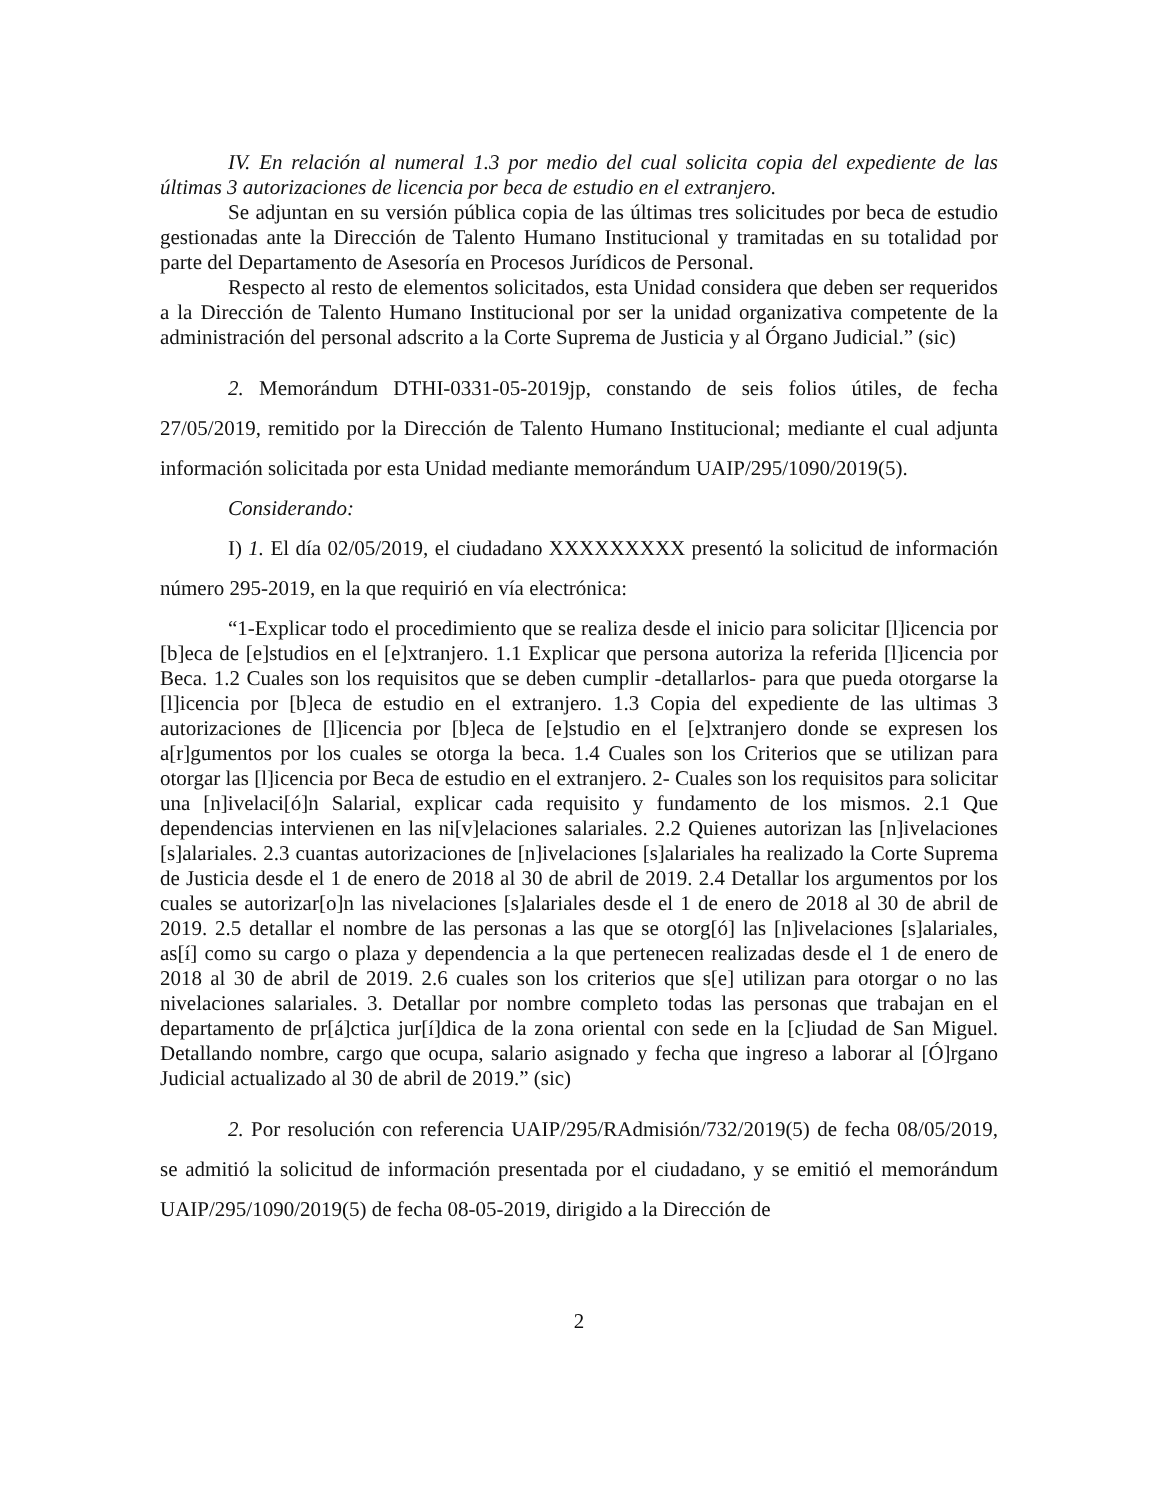IV. En relación al numeral 1.3 por medio del cual solicita copia del expediente de las últimas 3 autorizaciones de licencia por beca de estudio en el extranjero.
Se adjuntan en su versión pública copia de las últimas tres solicitudes por beca de estudio gestionadas ante la Dirección de Talento Humano Institucional y tramitadas en su totalidad por parte del Departamento de Asesoría en Procesos Jurídicos de Personal.
Respecto al resto de elementos solicitados, esta Unidad considera que deben ser requeridos a la Dirección de Talento Humano Institucional por ser la unidad organizativa competente de la administración del personal adscrito a la Corte Suprema de Justicia y al Órgano Judicial.” (sic)
2. Memorándum DTHI-0331-05-2019jp, constando de seis folios útiles, de fecha 27/05/2019, remitido por la Dirección de Talento Humano Institucional; mediante el cual adjunta información solicitada por esta Unidad mediante memorándum UAIP/295/1090/2019(5).
Considerando:
I) 1. El día 02/05/2019, el ciudadano XXXXXXXXX presentó la solicitud de información número 295-2019, en la que requirió en vía electrónica:
“1-Explicar todo el procedimiento que se realiza desde el inicio para solicitar [l]icencia por [b]eca de [e]studios en el [e]xtranjero. 1.1 Explicar que persona autoriza la referida [l]icencia por Beca. 1.2 Cuales son los requisitos que se deben cumplir -detallarlos- para que pueda otorgarse la [l]icencia por [b]eca de estudio en el extranjero. 1.3 Copia del expediente de las ultimas 3 autorizaciones de [l]icencia por [b]eca de [e]studio en el [e]xtranjero donde se expresen los a[r]gumentos por los cuales se otorga la beca. 1.4 Cuales son los Criterios que se utilizan para otorgar las [l]icencia por Beca de estudio en el extranjero. 2- Cuales son los requisitos para solicitar una [n]ivelaci[ó]n Salarial, explicar cada requisito y fundamento de los mismos. 2.1 Que dependencias intervienen en las ni[v]elaciones salariales. 2.2 Quienes autorizan las [n]ivelaciones [s]alariales. 2.3 cuantas autorizaciones de [n]ivelaciones [s]alariales ha realizado la Corte Suprema de Justicia desde el 1 de enero de 2018 al 30 de abril de 2019. 2.4 Detallar los argumentos por los cuales se autorizar[o]n las nivelaciones [s]alariales desde el 1 de enero de 2018 al 30 de abril de 2019. 2.5 detallar el nombre de las personas a las que se otorg[ó] las [n]ivelaciones [s]alariales, as[í] como su cargo o plaza y dependencia a la que pertenecen realizadas desde el 1 de enero de 2018 al 30 de abril de 2019. 2.6 cuales son los criterios que s[e] utilizan para otorgar o no las nivelaciones salariales. 3. Detallar por nombre completo todas las personas que trabajan en el departamento de pr[á]ctica jur[í]dica de la zona oriental con sede en la [c]iudad de San Miguel. Detallando nombre, cargo que ocupa, salario asignado y fecha que ingreso a laborar al [Ó]rgano Judicial actualizado al 30 de abril de 2019.” (sic)
2. Por resolución con referencia UAIP/295/RAdmisión/732/2019(5) de fecha 08/05/2019, se admitió la solicitud de información presentada por el ciudadano, y se emitió el memorándum UAIP/295/1090/2019(5) de fecha 08-05-2019, dirigido a la Dirección de
2